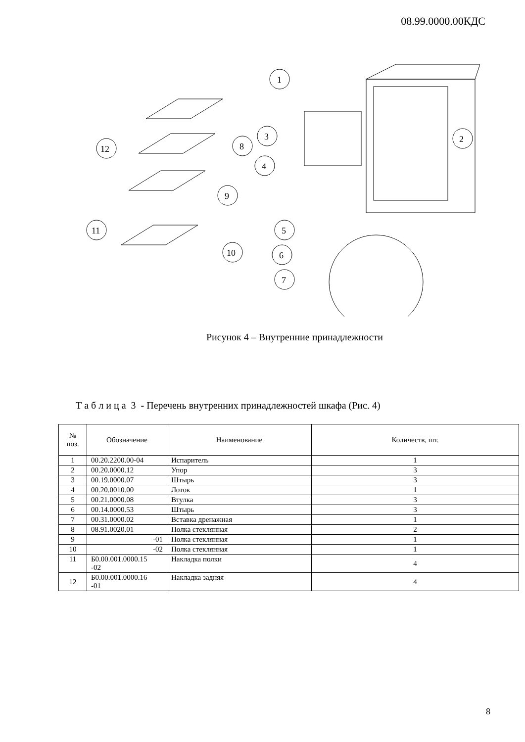08.99.0000.00КДС
1
2
3
4
5
6
7
8
9
10
11
12
Рисунок 4 – Внутренние принадлежности
Т а б л и ц а 3 - Перечень внутренних принадлежностей шкафа (Рис. 4)
| № поз. | Обозначение | Наименование | Количеств, шт. |
| --- | --- | --- | --- |
| 1 | 00.20.2200.00-04 | Испаритель | 1 |
| 2 | 00.20.0000.12 | Упор | 3 |
| 3 | 00.19.0000.07 | Штырь | 3 |
| 4 | 00.20.0010.00 | Лоток | 1 |
| 5 | 00.21.0000.08 | Втулка | 3 |
| 6 | 00.14.0000.53 | Штырь | 3 |
| 7 | 00.31.0000.02 | Вставка дренажная | 1 |
| 8 | 08.91.0020.01 | Полка стеклянная | 2 |
| 9 | -01 | Полка стеклянная | 1 |
| 10 | -02 | Полка стеклянная | 1 |
| 11 | Б0.00.001.0000.15 -02 | Накладка полки | 4 |
| 12 | Б0.00.001.0000.16 -01 | Накладка задняя | 4 |
8